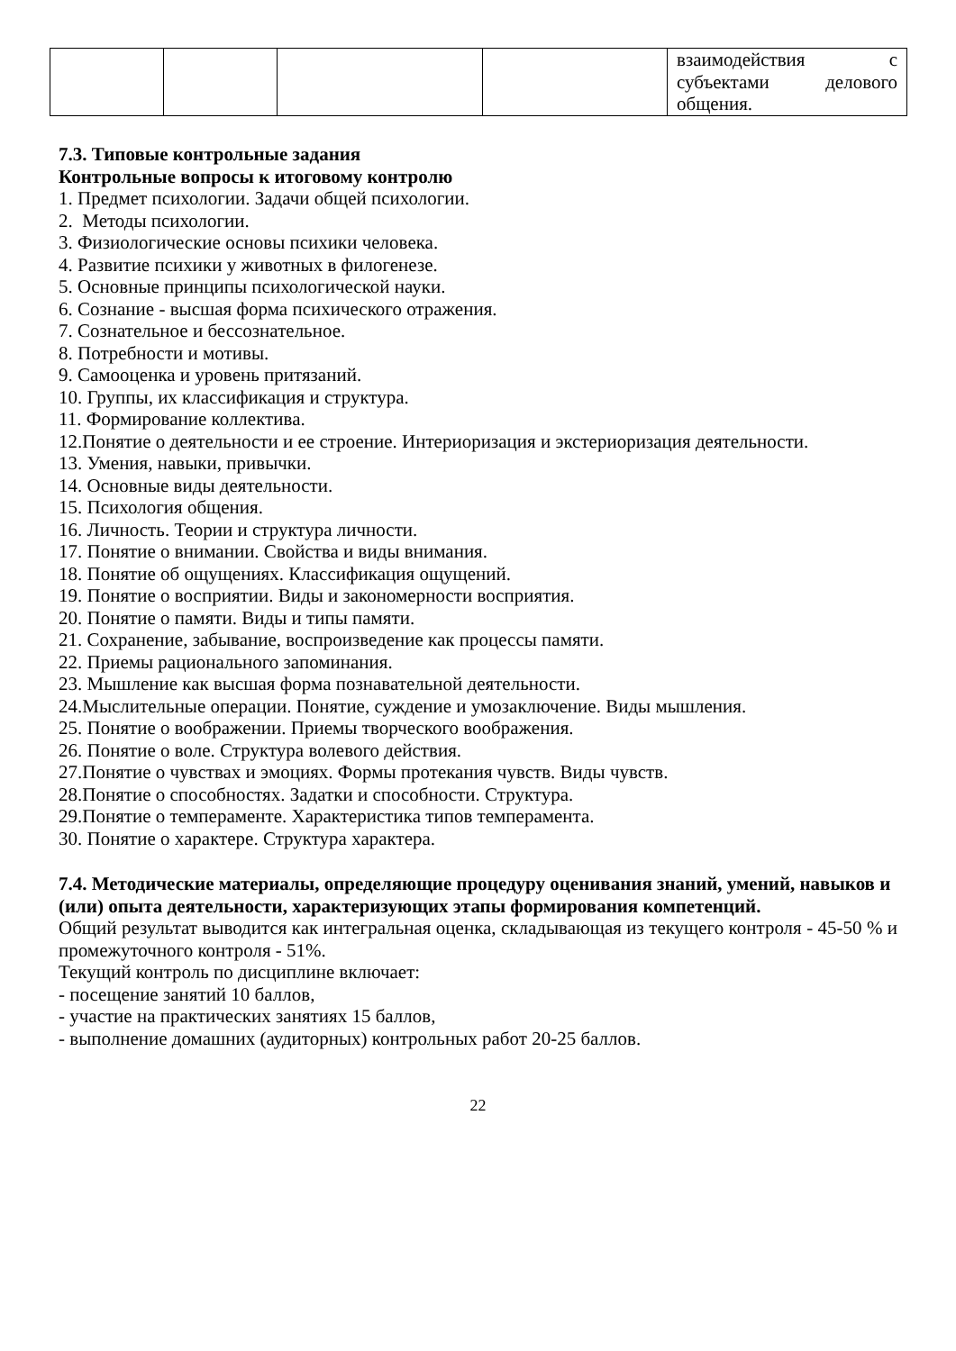| | | | | взаимодействия с субъектами делового общения. |
7.3. Типовые контрольные задания
Контрольные вопросы к итоговому контролю
1. Предмет психологии. Задачи общей психологии.
2. Методы психологии.
3. Физиологические основы психики человека.
4. Развитие психики у животных в филогенезе.
5. Основные принципы психологической науки.
6. Сознание - высшая форма психического отражения.
7. Сознательное и бессознательное.
8. Потребности и мотивы.
9. Самооценка и уровень притязаний.
10. Группы, их классификация и структура.
11. Формирование коллектива.
12.Понятие о деятельности и ее строение. Интериоризация и экстериоризация деятельности.
13. Умения, навыки, привычки.
14. Основные виды деятельности.
15. Психология общения.
16. Личность. Теории и структура личности.
17. Понятие о внимании. Свойства и виды внимания.
18. Понятие об ощущениях. Классификация ощущений.
19. Понятие о восприятии. Виды и закономерности восприятия.
20. Понятие о памяти. Виды и типы памяти.
21. Сохранение, забывание, воспроизведение как процессы памяти.
22. Приемы рационального запоминания.
23. Мышление как высшая форма познавательной деятельности.
24.Мыслительные операции. Понятие, суждение и умозаключение. Виды мышления.
25. Понятие о воображении. Приемы творческого воображения.
26. Понятие о воле. Структура волевого действия.
27.Понятие о чувствах и эмоциях. Формы протекания чувств. Виды чувств.
28.Понятие о способностях. Задатки и способности. Структура.
29.Понятие о темпераменте. Характеристика типов темперамента.
30. Понятие о характере. Структура характера.
7.4. Методические материалы, определяющие процедуру оценивания знаний, умений, навыков и (или) опыта деятельности, характеризующих этапы формирования компетенций.
Общий результат выводится как интегральная оценка, складывающая из текущего контроля - 45-50 % и промежуточного контроля - 51%.
Текущий контроль по дисциплине включает:
- посещение занятий 10 баллов,
- участие на практических занятиях 15 баллов,
- выполнение домашних (аудиторных) контрольных работ 20-25 баллов.
22